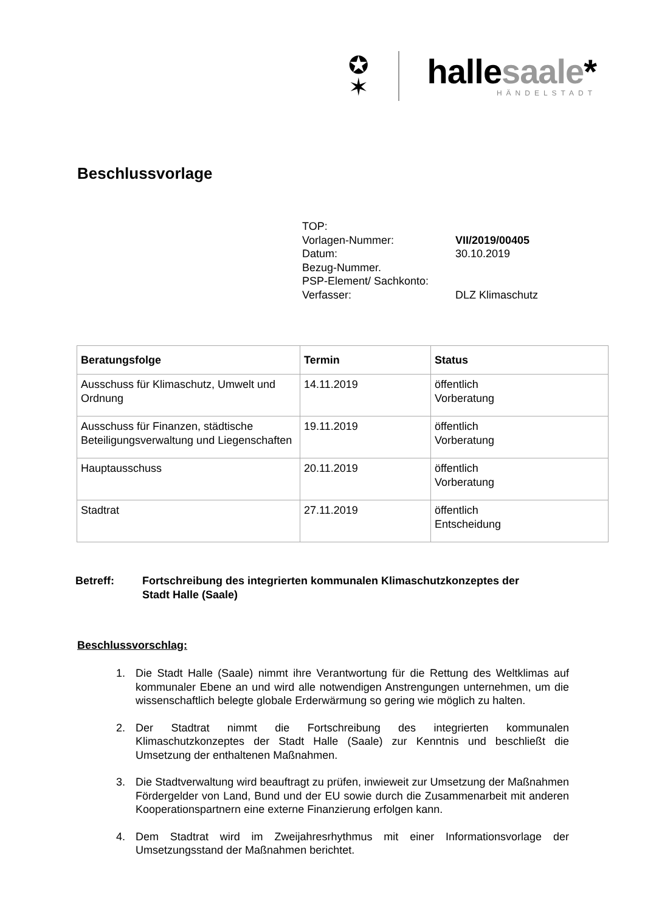✪
✶
hallesaale*
HÄNDELSTADT
Beschlussvorlage
TOP:
Vorlagen-Nummer: VII/2019/00405
Datum: 30.10.2019
Bezug-Nummer.
PSP-Element/ Sachkonto:
Verfasser: DLZ Klimaschutz
| Beratungsfolge | Termin | Status |
| --- | --- | --- |
| Ausschuss für Klimaschutz, Umwelt und Ordnung | 14.11.2019 | öffentlich Vorberatung |
| Ausschuss für Finanzen, städtische Beteiligungsverwaltung und Liegenschaften | 19.11.2019 | öffentlich Vorberatung |
| Hauptausschuss | 20.11.2019 | öffentlich Vorberatung |
| Stadtrat | 27.11.2019 | öffentlich Entscheidung |
Betreff: Fortschreibung des integrierten kommunalen Klimaschutzkonzeptes der
Stadt Halle (Saale)
Beschlussvorschlag:
1. Die Stadt Halle (Saale) nimmt ihre Verantwortung für die Rettung des Weltklimas auf kommunaler Ebene an und wird alle notwendigen Anstrengungen unternehmen, um die wissenschaftlich belegte globale Erderwärmung so gering wie möglich zu halten.
2. Der Stadtrat nimmt die Fortschreibung des integrierten kommunalen Klimaschutzkonzeptes der Stadt Halle (Saale) zur Kenntnis und beschließt die Umsetzung der enthaltenen Maßnahmen.
3. Die Stadtverwaltung wird beauftragt zu prüfen, inwieweit zur Umsetzung der Maßnahmen Fördergelder von Land, Bund und der EU sowie durch die Zusammenarbeit mit anderen Kooperationspartnern eine externe Finanzierung erfolgen kann.
4. Dem Stadtrat wird im Zweijahresrhythmus mit einer Informationsvorlage der Umsetzungsstand der Maßnahmen berichtet.